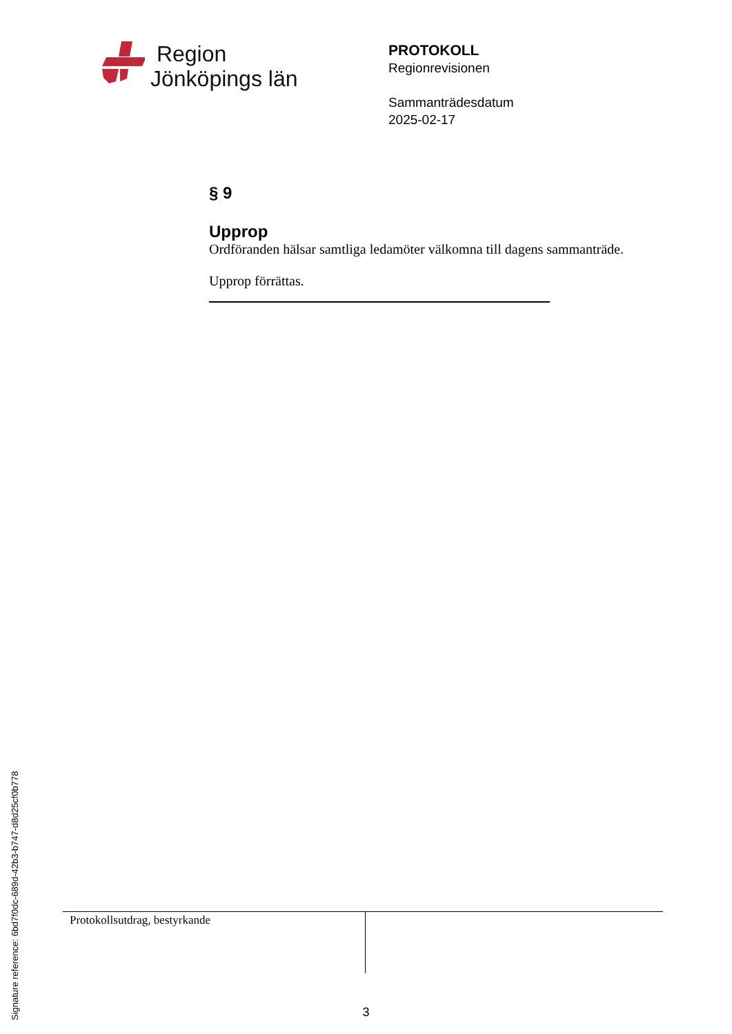Region
Jönköpings län
PROTOKOLL
Regionrevisionen
Sammanträdesdatum
2025-02-17
§ 9
Upprop
Ordföranden hälsar samtliga ledamöter välkomna till dagens sammanträde.
Upprop förrättas.
Protokollsutdrag, bestyrkande
3
Signature reference: 6bd7f0dc-689d-42b3-b747-d8d25cf0b778